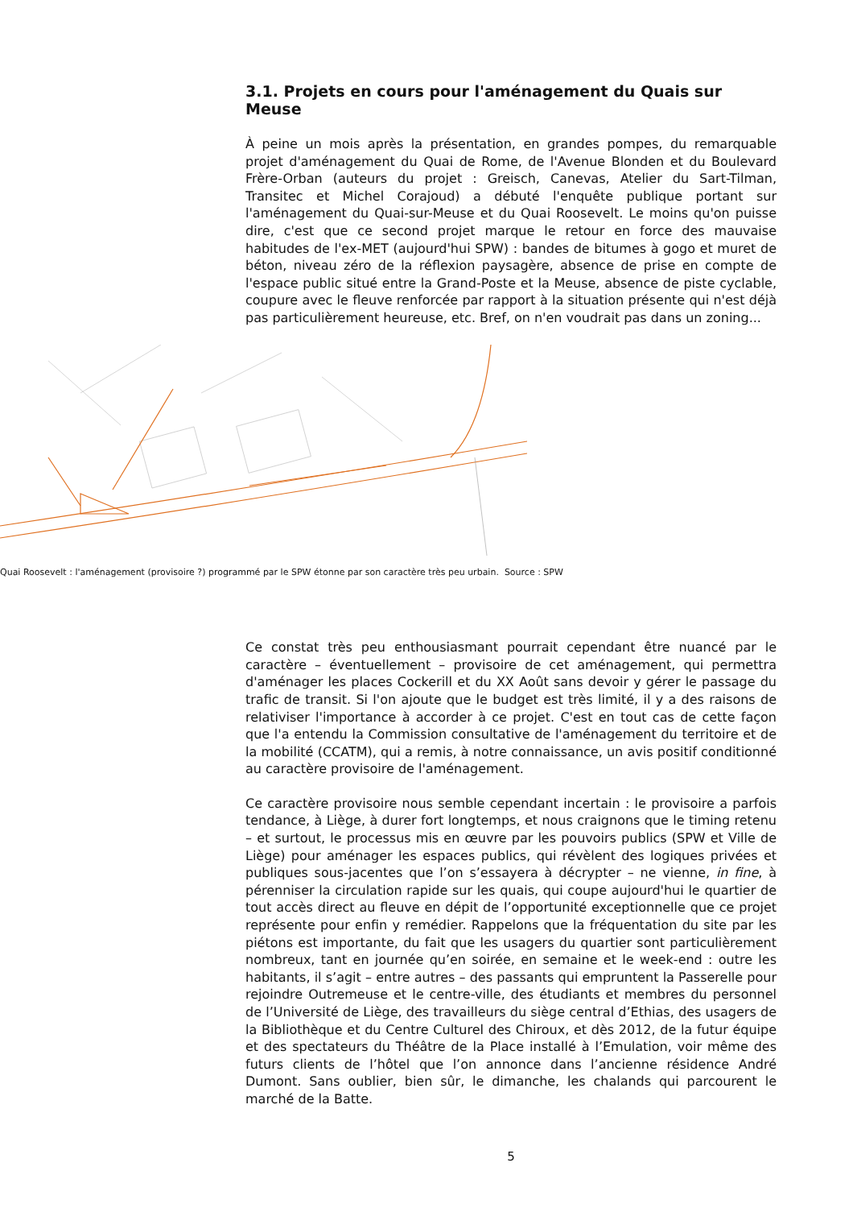3.1. Projets en cours pour l'aménagement du Quais sur Meuse
À peine un mois après la présentation, en grandes pompes, du remarquable projet d'aménagement du Quai de Rome, de l'Avenue Blonden et du Boulevard Frère-Orban (auteurs du projet : Greisch, Canevas, Atelier du Sart-Tilman, Transitec et Michel Corajoud) a débuté l'enquête publique portant sur l'aménagement du Quai-sur-Meuse et du Quai Roosevelt. Le moins qu'on puisse dire, c'est que ce second projet marque le retour en force des mauvaise habitudes de l'ex-MET (aujourd'hui SPW) : bandes de bitumes à gogo et muret de béton, niveau zéro de la réflexion paysagère, absence de prise en compte de l'espace public situé entre la Grand-Poste et la Meuse, absence de piste cyclable, coupure avec le fleuve renforcée par rapport à la situation présente qui n'est déjà pas particulièrement heureuse, etc. Bref, on n'en voudrait pas dans un zoning...
Quai Roosevelt : l'aménagement (provisoire ?) programmé par le SPW étonne par son caractère très peu urbain. Source : SPW
Ce constat très peu enthousiasmant pourrait cependant être nuancé par le caractère – éventuellement – provisoire de cet aménagement, qui permettra d'aménager les places Cockerill et du XX Août sans devoir y gérer le passage du trafic de transit. Si l'on ajoute que le budget est très limité, il y a des raisons de relativiser l'importance à accorder à ce projet. C'est en tout cas de cette façon que l'a entendu la Commission consultative de l'aménagement du territoire et de la mobilité (CCATM), qui a remis, à notre connaissance, un avis positif conditionné au caractère provisoire de l'aménagement.
Ce caractère provisoire nous semble cependant incertain : le provisoire a parfois tendance, à Liège, à durer fort longtemps, et nous craignons que le timing retenu – et surtout, le processus mis en œuvre par les pouvoirs publics (SPW et Ville de Liège) pour aménager les espaces publics, qui révèlent des logiques privées et publiques sous-jacentes que l’on s’essayera à décrypter – ne vienne, in fine, à pérenniser la circulation rapide sur les quais, qui coupe aujourd'hui le quartier de tout accès direct au fleuve en dépit de l’opportunité exceptionnelle que ce projet représente pour enfin y remédier. Rappelons que la fréquentation du site par les piétons est importante, du fait que les usagers du quartier sont particulièrement nombreux, tant en journée qu’en soirée, en semaine et le week-end : outre les habitants, il s’agit – entre autres – des passants qui empruntent la Passerelle pour rejoindre Outremeuse et le centre-ville, des étudiants et membres du personnel de l’Université de Liège, des travailleurs du siège central d’Ethias, des usagers de la Bibliothèque et du Centre Culturel des Chiroux, et dès 2012, de la futur équipe et des spectateurs du Théâtre de la Place installé à l’Emulation, voir même des futurs clients de l’hôtel que l’on annonce dans l’ancienne résidence André Dumont. Sans oublier, bien sûr, le dimanche, les chalands qui parcourent le marché de la Batte.
5